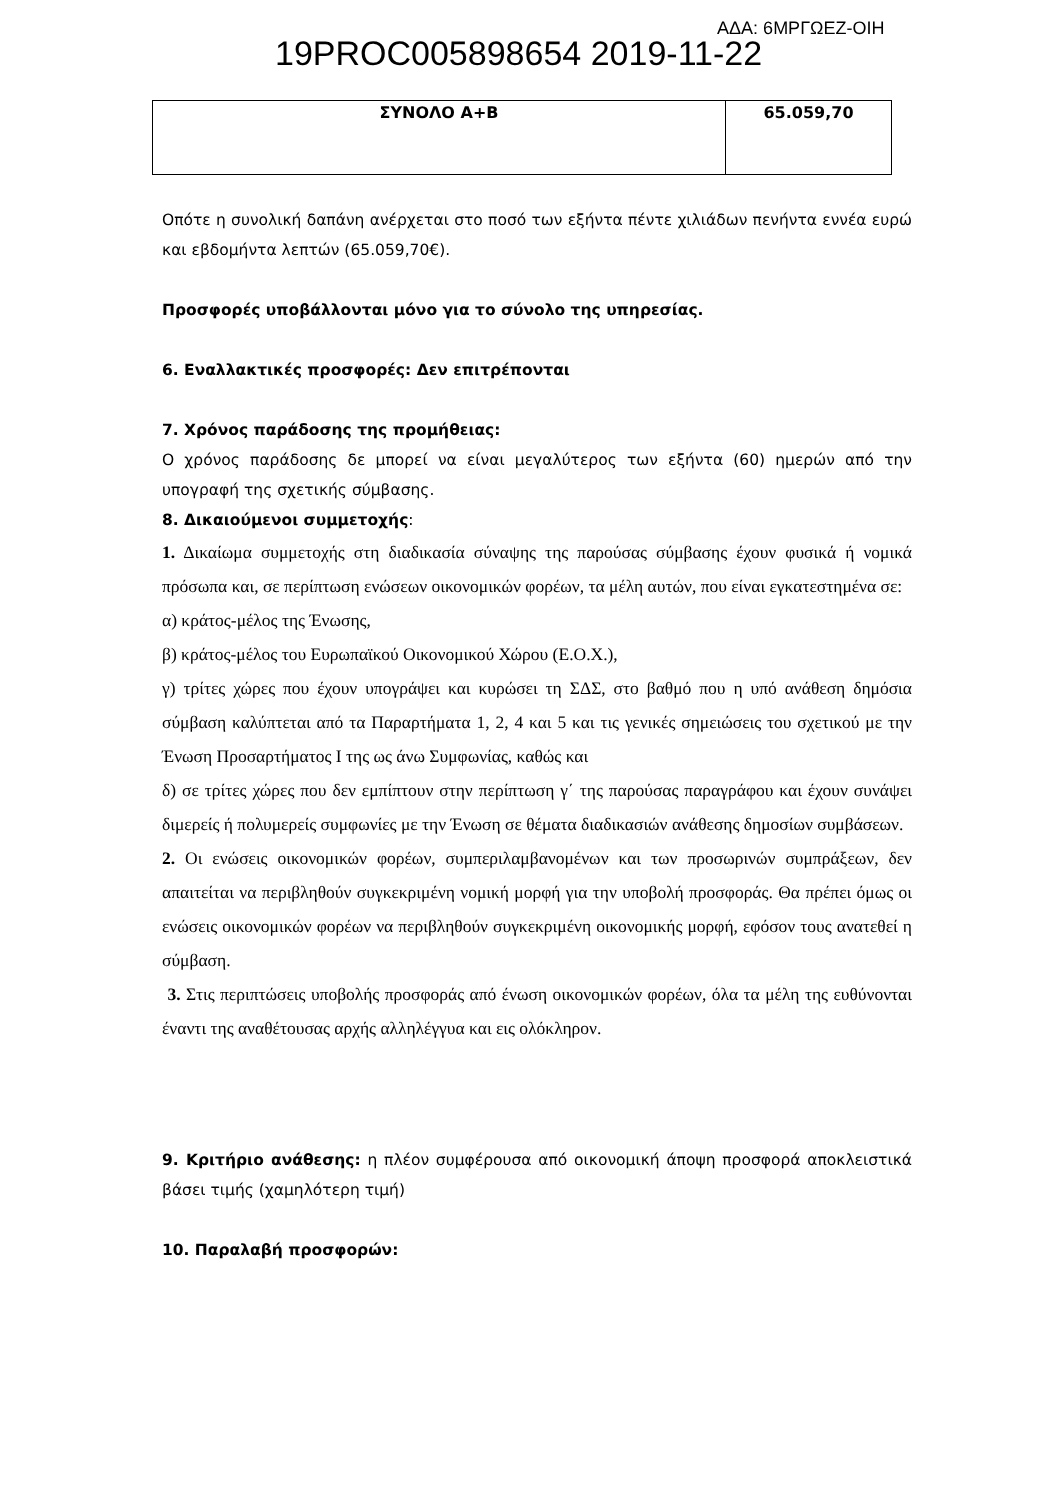19PROC005898654 2019-11-22 ΑΔΑ: 6ΜΡΓΩΕΖ-ΟΙΗ
| ΣΥΝΟΛΟ Α+Β | 65.059,70 |
Οπότε η συνολική δαπάνη ανέρχεται στο ποσό των εξήντα πέντε χιλιάδων πενήντα εννέα ευρώ και εβδομήντα λεπτών (65.059,70€).
Προσφορές υποβάλλονται μόνο για το σύνολο της υπηρεσίας.
6. Εναλλακτικές προσφορές: Δεν επιτρέπονται
7. Χρόνος παράδοσης της προμήθειας:
Ο χρόνος παράδοσης δε μπορεί να είναι μεγαλύτερος των εξήντα (60) ημερών από την υπογραφή της σχετικής σύμβασης.
8. Δικαιούμενοι συμμετοχής:
1. Δικαίωμα συμμετοχής στη διαδικασία σύναψης της παρούσας σύμβασης έχουν φυσικά ή νομικά πρόσωπα και, σε περίπτωση ενώσεων οικονομικών φορέων, τα μέλη αυτών, που είναι εγκατεστημένα σε:
α) κράτος-μέλος της Ένωσης,
β) κράτος-μέλος του Ευρωπαϊκού Οικονομικού Χώρου (Ε.Ο.Χ.),
γ) τρίτες χώρες που έχουν υπογράψει και κυρώσει τη ΣΔΣ, στο βαθμό που η υπό ανάθεση δημόσια σύμβαση καλύπτεται από τα Παραρτήματα 1, 2, 4 και 5 και τις γενικές σημειώσεις του σχετικού με την Ένωση Προσαρτήματος Ι της ως άνω Συμφωνίας, καθώς και
δ) σε τρίτες χώρες που δεν εμπίπτουν στην περίπτωση γ΄ της παρούσας παραγράφου και έχουν συνάψει διμερείς ή πολυμερείς συμφωνίες με την Ένωση σε θέματα διαδικασιών ανάθεσης δημοσίων συμβάσεων.
2. Οι ενώσεις οικονομικών φορέων, συμπεριλαμβανομένων και των προσωρινών συμπράξεων, δεν απαιτείται να περιβληθούν συγκεκριμένη νομική μορφή για την υποβολή προσφοράς. Θα πρέπει όμως οι ενώσεις οικονομικών φορέων να περιβληθούν συγκεκριμένη οικονομικής μορφή, εφόσον τους ανατεθεί η σύμβαση.
3. Στις περιπτώσεις υποβολής προσφοράς από ένωση οικονομικών φορέων, όλα τα μέλη της ευθύνονται έναντι της αναθέτουσας αρχής αλληλέγγυα και εις ολόκληρον.
9. Κριτήριο ανάθεσης: η πλέον συμφέρουσα από οικονομική άποψη προσφορά αποκλειστικά βάσει τιμής (χαμηλότερη τιμή)
10. Παραλαβή προσφορών: